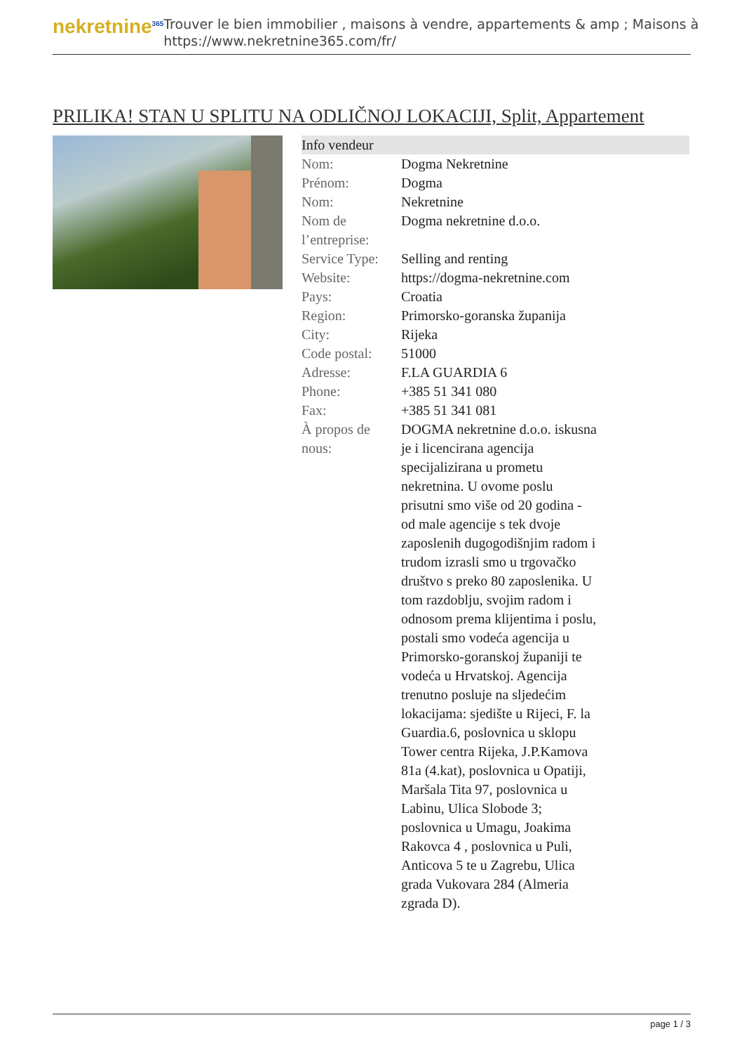nekretnine<sup>365</sup>
Trouver le bien immobilier , maisons à vendre, appartements & amp ; Maisons à
https://www.nekretnine365.com/fr/
PRILIKA! STAN U SPLITU NA ODLIČNOJ LOKACIJI, Split, Appartement
| Info vendeur | |
| --- | --- |
| Nom: | Dogma Nekretnine |
| Prénom: | Dogma |
| Nom: | Nekretnine |
| Nom de l’entreprise: | Dogma nekretnine d.o.o. |
| Service Type: | Selling and renting |
| Website: | https://dogma-nekretnine.com |
| Pays: | Croatia |
| Region: | Primorsko-goranska županija |
| City: | Rijeka |
| Code postal: | 51000 |
| Adresse: | F.LA GUARDIA 6 |
| Phone: | +385 51 341 080 |
| Fax: | +385 51 341 081 |
| À propos de nous: | DOGMA nekretnine d.o.o. iskusna je i licencirana agencija specijalizirana u prometu nekretnina. U ovome poslu prisutni smo više od 20 godina - od male agencije s tek dvoje zaposlenih dugogodišnjim radom i trudom izrasli smo u trgovačko društvo s preko 80 zaposlenika. U tom razdoblju, svojim radom i odnosom prema klijentima i poslu, postali smo vodeća agencija u Primorsko-goranskoj županiji te vodeća u Hrvatskoj. Agencija trenutno posluje na sljedećim lokacijama: sjedište u Rijeci, F. la Guardia.6, poslovnica u sklopu Tower centra Rijeka, J.P.Kamova 81a (4.kat), poslovnica u Opatiji, Maršala Tita 97, poslovnica u Labinu, Ulica Slobode 3; poslovnica u Umagu, Joakima Rakovca 4 , poslovnica u Puli, Anticova 5 te u Zagrebu, Ulica grada Vukovara 284 (Almeria zgrada D). |
page 1 / 3